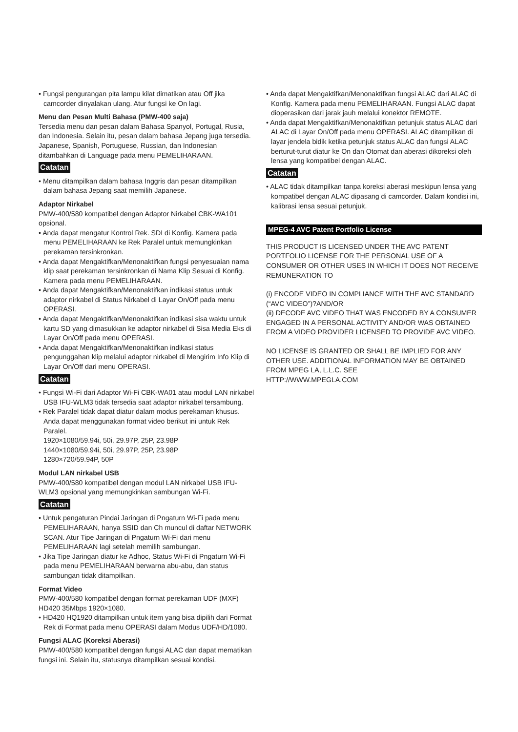• Fungsi pengurangan pita lampu kilat dimatikan atau Off jika camcorder dinyalakan ulang. Atur fungsi ke On lagi.
Menu dan Pesan Multi Bahasa (PMW-400 saja)
Tersedia menu dan pesan dalam Bahasa Spanyol, Portugal, Rusia, dan Indonesia. Selain itu, pesan dalam bahasa Jepang juga tersedia.
Japanese, Spanish, Portuguese, Russian, dan Indonesian ditambahkan di Language pada menu PEMELIHARAAN.
Catatan
• Menu ditampilkan dalam bahasa Inggris dan pesan ditampilkan dalam bahasa Jepang saat memilih Japanese.
Adaptor Nirkabel
PMW-400/580 kompatibel dengan Adaptor Nirkabel CBK-WA101 opsional.
• Anda dapat mengatur Kontrol Rek. SDI di Konfig. Kamera pada menu PEMELIHARAAN ke Rek Paralel untuk memungkinkan perekaman tersinkronkan.
• Anda dapat Mengaktifkan/Menonaktifkan fungsi penyesuaian nama klip saat perekaman tersinkronkan di Nama Klip Sesuai di Konfig. Kamera pada menu PEMELIHARAAN.
• Anda dapat Mengaktifkan/Menonaktifkan indikasi status untuk adaptor nirkabel di Status Nirkabel di Layar On/Off pada menu OPERASI.
• Anda dapat Mengaktifkan/Menonaktifkan indikasi sisa waktu untuk kartu SD yang dimasukkan ke adaptor nirkabel di Sisa Media Eks di Layar On/Off pada menu OPERASI.
• Anda dapat Mengaktifkan/Menonaktifkan indikasi status pengunggahan klip melalui adaptor nirkabel di Mengirim Info Klip di Layar On/Off dari menu OPERASI.
Catatan
• Fungsi Wi-Fi dari Adaptor Wi-Fi CBK-WA01 atau modul LAN nirkabel USB IFU-WLM3 tidak tersedia saat adaptor nirkabel tersambung.
• Rek Paralel tidak dapat diatur dalam modus perekaman khusus. Anda dapat menggunakan format video berikut ini untuk Rek Paralel.
1920×1080/59.94i, 50i, 29.97P, 25P, 23.98P
1440×1080/59.94i, 50i, 29.97P, 25P, 23.98P
1280×720/59.94P, 50P
Modul LAN nirkabel USB
PMW-400/580 kompatibel dengan modul LAN nirkabel USB IFU-WLM3 opsional yang memungkinkan sambungan Wi-Fi.
Catatan
• Untuk pengaturan Pindai Jaringan di Pngaturn Wi-Fi pada menu PEMELIHARAAN, hanya SSID dan Ch muncul di daftar NETWORK SCAN. Atur Tipe Jaringan di Pngaturn Wi-Fi dari menu PEMELIHARAAN lagi setelah memilih sambungan.
• Jika Tipe Jaringan diatur ke Adhoc, Status Wi-Fi di Pngaturn Wi-Fi pada menu PEMELIHARAAN berwarna abu-abu, dan status sambungan tidak ditampilkan.
Format Video
PMW-400/580 kompatibel dengan format perekaman UDF (MXF) HD420 35Mbps 1920×1080.
• HD420 HQ1920 ditampilkan untuk item yang bisa dipilih dari Format Rek di Format pada menu OPERASI dalam Modus UDF/HD/1080.
Fungsi ALAC (Koreksi Aberasi)
PMW-400/580 kompatibel dengan fungsi ALAC dan dapat mematikan fungsi ini. Selain itu, statusnya ditampilkan sesuai kondisi.
• Anda dapat Mengaktifkan/Menonaktifkan fungsi ALAC dari ALAC di Konfig. Kamera pada menu PEMELIHARAAN. Fungsi ALAC dapat dioperasikan dari jarak jauh melalui konektor REMOTE.
• Anda dapat Mengaktifkan/Menonaktifkan petunjuk status ALAC dari ALAC di Layar On/Off pada menu OPERASI. ALAC ditampilkan di layar jendela bidik ketika petunjuk status ALAC dan fungsi ALAC berturut-turut diatur ke On dan Otomat dan aberasi dikoreksi oleh lensa yang kompatibel dengan ALAC.
Catatan
• ALAC tidak ditampilkan tanpa koreksi aberasi meskipun lensa yang kompatibel dengan ALAC dipasang di camcorder. Dalam kondisi ini, kalibrasi lensa sesuai petunjuk.
MPEG-4 AVC Patent Portfolio License
THIS PRODUCT IS LICENSED UNDER THE AVC PATENT PORTFOLIO LICENSE FOR THE PERSONAL USE OF A CONSUMER OR OTHER USES IN WHICH IT DOES NOT RECEIVE REMUNERATION TO
(i) ENCODE VIDEO IN COMPLIANCE WITH THE AVC STANDARD (“AVC VIDEO”)?AND/OR
(ii) DECODE AVC VIDEO THAT WAS ENCODED BY A CONSUMER ENGAGED IN A PERSONAL ACTIVITY AND/OR WAS OBTAINED FROM A VIDEO PROVIDER LICENSED TO PROVIDE AVC VIDEO.
NO LICENSE IS GRANTED OR SHALL BE IMPLIED FOR ANY OTHER USE. ADDITIONAL INFORMATION MAY BE OBTAINED FROM MPEG LA, L.L.C. SEE
HTTP://WWW.MPEGLA.COM